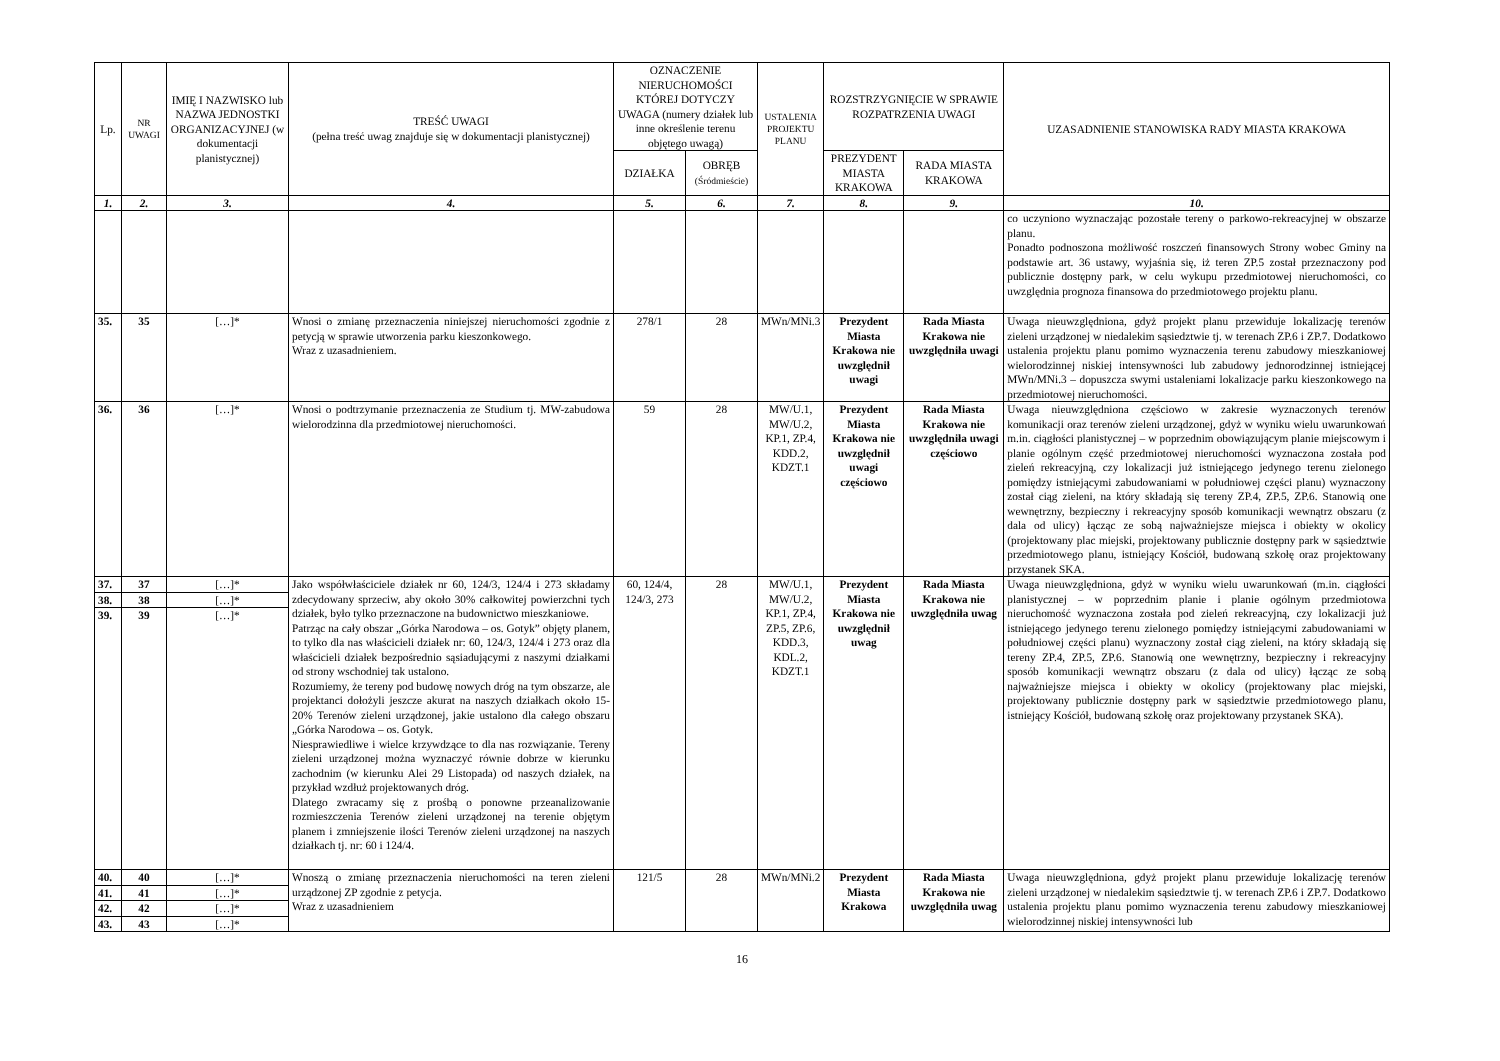| Lp. | NR UWAGI | IMIĘ I NAZWISKO lub NAZWA JEDNOSTKI ORGANIZACYJNEJ (w dokumentacji planistycznej) | TREŚĆ UWAGI (pełna treść uwag znajduje się w dokumentacji planistycznej) | OZNACZENIE NIERUCHOMOŚCI KTÓREJ DOTYCZY UWAGA (numery działek lub inne określenie terenu objętego uwagą) | | USTALENIA PROJEKTU PLANU | ROZSTRZYGNIĘCIE W SPRAWIE ROZPATRZENIA UWAGI | | UZASADNIENIE STANOWISKA RADY MIASTA KRAKOWA |
| --- | --- | --- | --- | --- | --- | --- | --- | --- | --- |
| | | | | DZIAŁKA | OBRĘB (Śródmieście) | | PREZYDENT MIASTA KRAKOWA | RADA MIASTA KRAKOWA | |
| 1. | 2. | 3. | 4. | 5. | 6. | 7. | 8. | 9. | 10. |
| | | | | | | | | | co uczyniono wyznaczając pozostałe tereny o parkowo-rekreacyjnej w obszarze planu. Ponadto podnoszona możliwość roszczeń finansowych Strony wobec Gminy na podstawie art. 36 ustawy, wyjaśnia się, iż teren ZP.5 został przeznaczony pod publicznie dostępny park, w celu wykupu przedmiotowej nieruchomości, co uwzględnia prognoza finansowa do przedmiotowego projektu planu. |
| 35. | 35 | […]* | Wnosi o zmianę przeznaczenia niniejszej nieruchomości zgodnie z petycją w sprawie utworzenia parku kieszonkowego. Wraz z uzasadnieniem. | 278/1 | 28 | MWn/MNi.3 | Prezydent Miasta Krakowa nie uwzględnił uwagi | Rada Miasta Krakowa nie uwzględniła uwagi | Uwaga nieuwzględniona, gdyż projekt planu przewiduje lokalizację terenów zieleni urządzonej w niedalekim sąsiedztwie tj. w terenach ZP.6 i ZP.7. Dodatkowo ustalenia projektu planu pomimo wyznaczenia terenu zabudowy mieszkaniowej wielorodzinnej niskiej intensywności lub zabudowy jednorodzinnej istniejącej MWn/MNi.3 – dopuszcza swymi ustaleniami lokalizacje parku kieszonkowego na przedmiotowej nieruchomości. |
| 36. | 36 | […]* | Wnosi o podtrzymanie przeznaczenia ze Studium tj. MW-zabudowa wielorodzinna dla przedmiotowej nieruchomości. | 59 | 28 | MW/U.1, MW/U.2, KP.1, ZP.4, KDD.2, KDZT.1 | Prezydent Miasta Krakowa nie uwzględnił uwagi częściowo | Rada Miasta Krakowa nie uwzględniła uwagi częściowo | Uwaga nieuwzględniona częściowo w zakresie wyznaczonych terenów komunikacji oraz terenów zieleni urządzonej, gdyż w wyniku wielu uwarunkowań m.in. ciągłości planistycznej – w poprzednim obowiązującym planie miejscowym i planie ogólnym część przedmiotowej nieruchomości wyznaczona została pod zieleń rekreacyjną, czy lokalizacji już istniejącego jedynego terenu zielonego pomiędzy istniejącymi zabudowaniami w południowej części planu) wyznaczony został ciąg zieleni, na który składają się tereny ZP.4, ZP.5, ZP.6. Stanowią one wewnętrzny, bezpieczny i rekreacyjny sposób komunikacji wewnątrz obszaru (z dala od ulicy) łącząc ze sobą najważniejsze miejsca i obiekty w okolicy (projektowany plac miejski, projektowany publicznie dostępny park w sąsiedztwie przedmiotowego planu, istniejący Kościół, budowaną szkołę oraz projektowany przystanek SKA. |
| 37. | 37 | […]* | Jako współwłaściciele działek nr 60, 124/3, 124/4 i 273 składamy zdecydowany sprzeciw, aby około 30% całkowitej powierzchni tych działek, było tylko przeznaczone na budownictwo mieszkaniowe. Patrząc na cały obszar „Górka Narodowa – os. Gotyk” objęty planem, to tylko dla nas właścicieli działek nr: 60, 124/3, 124/4 i 273 oraz dla właścicieli działek bezpośrednio sąsiadującymi z naszymi działkami od strony wschodniej tak ustalono. Rozumiemy, że tereny pod budowę nowych dróg na tym obszarze, ale projektanci dołożyli jeszcze akurat na naszych działkach około 15-20% Terenów zieleni urządzonej, jakie ustalono dla całego obszaru „Górka Narodowa – os. Gotyk. Niesprawiedliwe i wielce krzywdzące to dla nas rozwiązanie. Tereny zieleni urządzonej można wyznaczyć równie dobrze w kierunku zachodnim (w kierunku Alei 29 Listopada) od naszych działek, na przykład wzdłuż projektowanych dróg. Dlatego zwracamy się z prośbą o ponowne przeanalizowanie rozmieszczenia Terenów zieleni urządzonej na terenie objętym planem i zmniejszenie ilości Terenów zieleni urządzonej na naszych działkach tj. nr: 60 i 124/4. | 60, 124/4, 124/3, 273 | 28 | MW/U.1, MW/U.2, KP.1, ZP.4, ZP.5, ZP.6, KDD.3, KDL.2, KDZT.1 | Prezydent Miasta Krakowa nie uwzględnił uwag | Rada Miasta Krakowa nie uwzględniła uwag | Uwaga nieuwzględniona, gdyż w wyniku wielu uwarunkowań (m.in. ciągłości planistycznej – w poprzednim planie i planie ogólnym przedmiotowa nieruchomość wyznaczona została pod zieleń rekreacyjną, czy lokalizacji już istniejącego jedynego terenu zielonego pomiędzy istniejącymi zabudowaniami w południowej części planu) wyznaczony został ciąg zieleni, na który składają się tereny ZP.4, ZP.5, ZP.6. Stanowią one wewnętrzny, bezpieczny i rekreacyjny sposób komunikacji wewnątrz obszaru (z dala od ulicy) łącząc ze sobą najważniejsze miejsca i obiekty w okolicy (projektowany plac miejski, projektowany publicznie dostępny park w sąsiedztwie przedmiotowego planu, istniejący Kościół, budowaną szkołę oraz projektowany przystanek SKA). |
| 38. | 38 | […]* | | | | | | | |
| 39. | 39 | […]* | | | | | | | |
| 40. | 40 | […]* | Wnoszą o zmianę przeznaczenia nieruchomości na teren zieleni urządzonej ZP zgodnie z petycja. Wraz z uzasadnieniem | 121/5 | 28 | MWn/MNi.2 | Prezydent Miasta Krakowa | Rada Miasta Krakowa nie uwzględniła uwag | Uwaga nieuwzględniona, gdyż projekt planu przewiduje lokalizację terenów zieleni urządzonej w niedalekim sąsiedztwie tj. w terenach ZP.6 i ZP.7. Dodatkowo ustalenia projektu planu pomimo wyznaczenia terenu zabudowy mieszkaniowej wielorodzinnej niskiej intensywności lub |
| 41. | 41 | […]* | | | | | | | |
| 42. | 42 | […]* | | | | | | | |
| 43. | 43 | […]* | | | | | | | |
16